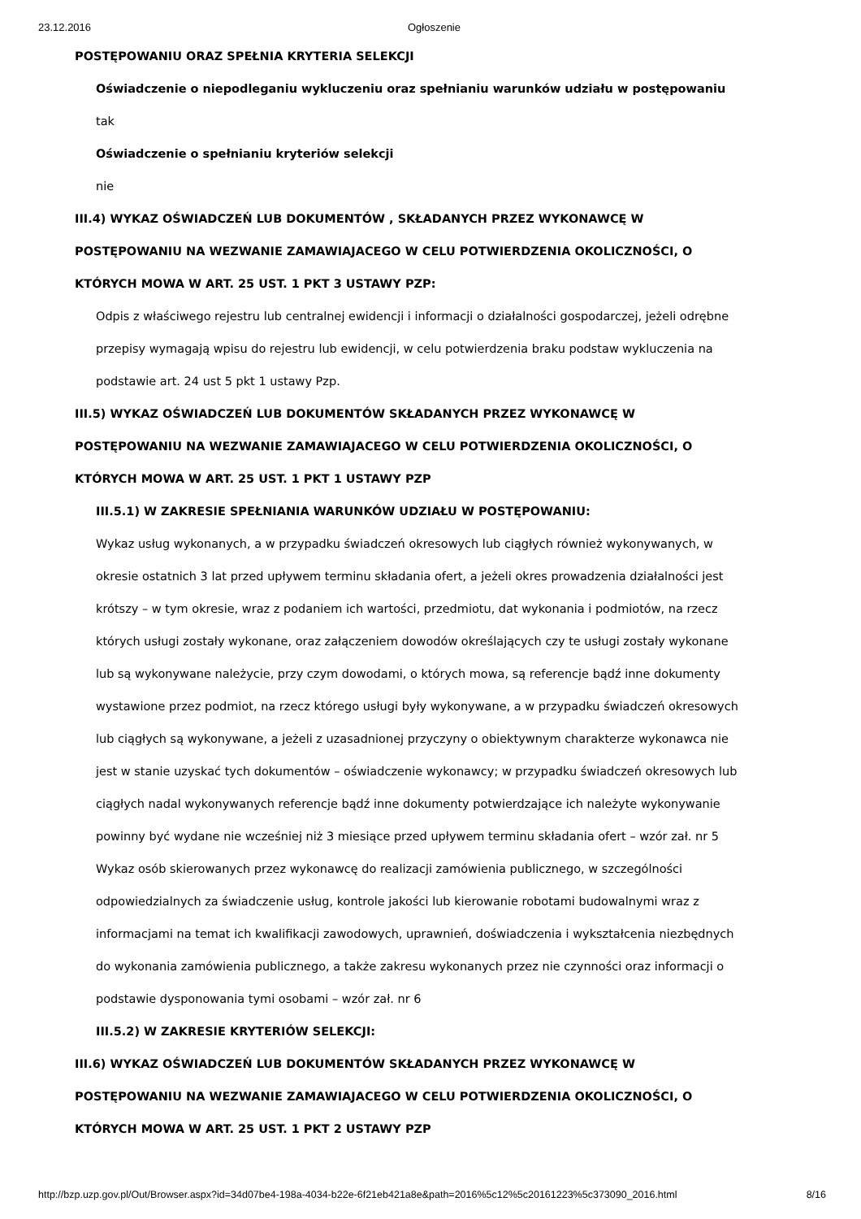23.12.2016 Ogłoszenie
POSTĘPOWANIU ORAZ SPEŁNIA KRYTERIA SELEKCJI
Oświadczenie o niepodleganiu wykluczeniu oraz spełnianiu warunków udziału w postępowaniu
tak
Oświadczenie o spełnianiu kryteriów selekcji
nie
III.4) WYKAZ OŚWIADCZEŃ LUB DOKUMENTÓW , SKŁADANYCH PRZEZ WYKONAWCĘ W POSTĘPOWANIU NA WEZWANIE ZAMAWIAJACEGO W CELU POTWIERDZENIA OKOLICZNOŚCI, O KTÓRYCH MOWA W ART. 25 UST. 1 PKT 3 USTAWY PZP:
Odpis z właściwego rejestru lub centralnej ewidencji i informacji o działalności gospodarczej, jeżeli odrębne przepisy wymagają wpisu do rejestru lub ewidencji, w celu potwierdzenia braku podstaw wykluczenia na podstawie art. 24 ust 5 pkt 1 ustawy Pzp.
III.5) WYKAZ OŚWIADCZEŃ LUB DOKUMENTÓW SKŁADANYCH PRZEZ WYKONAWCĘ W POSTĘPOWANIU NA WEZWANIE ZAMAWIAJACEGO W CELU POTWIERDZENIA OKOLICZNOŚCI, O KTÓRYCH MOWA W ART. 25 UST. 1 PKT 1 USTAWY PZP
III.5.1) W ZAKRESIE SPEŁNIANIA WARUNKÓW UDZIAŁU W POSTĘPOWANIU:
Wykaz usług wykonanych, a w przypadku świadczeń okresowych lub ciągłych również wykonywanych, w okresie ostatnich 3 lat przed upływem terminu składania ofert, a jeżeli okres prowadzenia działalności jest krótszy – w tym okresie, wraz z podaniem ich wartości, przedmiotu, dat wykonania i podmiotów, na rzecz których usługi zostały wykonane, oraz załączeniem dowodów określających czy te usługi zostały wykonane lub są wykonywane należycie, przy czym dowodami, o których mowa, są referencje bądź inne dokumenty wystawione przez podmiot, na rzecz którego usługi były wykonywane, a w przypadku świadczeń okresowych lub ciągłych są wykonywane, a jeżeli z uzasadnionej przyczyny o obiektywnym charakterze wykonawca nie jest w stanie uzyskać tych dokumentów – oświadczenie wykonawcy; w przypadku świadczeń okresowych lub ciągłych nadal wykonywanych referencje bądź inne dokumenty potwierdzające ich należyte wykonywanie powinny być wydane nie wcześniej niż 3 miesiące przed upływem terminu składania ofert – wzór zał. nr 5
Wykaz osób skierowanych przez wykonawcę do realizacji zamówienia publicznego, w szczególności odpowiedzialnych za świadczenie usług, kontrole jakości lub kierowanie robotami budowalnymi wraz z informacjami na temat ich kwalifikacji zawodowych, uprawnień, doświadczenia i wykształcenia niezbędnych do wykonania zamówienia publicznego, a także zakresu wykonanych przez nie czynności oraz informacji o podstawie dysponowania tymi osobami – wzór zał. nr 6
III.5.2) W ZAKRESIE KRYTERIÓW SELEKCJI:
III.6) WYKAZ OŚWIADCZEŃ LUB DOKUMENTÓW SKŁADANYCH PRZEZ WYKONAWCĘ W POSTĘPOWANIU NA WEZWANIE ZAMAWIAJACEGO W CELU POTWIERDZENIA OKOLICZNOŚCI, O KTÓRYCH MOWA W ART. 25 UST. 1 PKT 2 USTAWY PZP
http://bzp.uzp.gov.pl/Out/Browser.aspx?id=34d07be4-198a-4034-b22e-6f21eb421a8e&path=2016%5c12%5c20161223%5c373090_2016.html 8/16